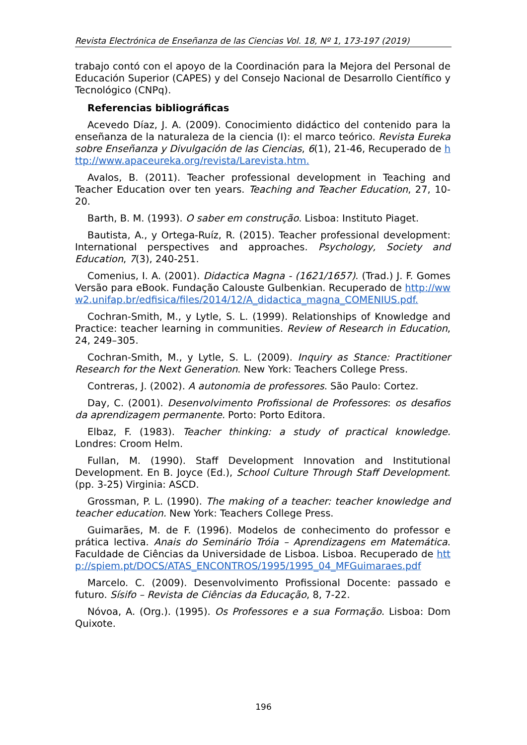Revista Electrónica de Enseñanza de las Ciencias Vol. 18, Nº 1, 173-197 (2019)
trabajo contó con el apoyo de la Coordinación para la Mejora del Personal de Educación Superior (CAPES) y del Consejo Nacional de Desarrollo Científico y Tecnológico (CNPq).
Referencias bibliográficas
Acevedo Díaz, J. A. (2009). Conocimiento didáctico del contenido para la enseñanza de la naturaleza de la ciencia (I): el marco teórico. Revista Eureka sobre Enseñanza y Divulgación de las Ciencias, 6(1), 21-46, Recuperado de http://www.apaceureka.org/revista/Larevista.htm.
Avalos, B. (2011). Teacher professional development in Teaching and Teacher Education over ten years. Teaching and Teacher Education, 27, 10-20.
Barth, B. M. (1993). O saber em construção. Lisboa: Instituto Piaget.
Bautista, A., y Ortega-Ruíz, R. (2015). Teacher professional development: International perspectives and approaches. Psychology, Society and Education, 7(3), 240-251.
Comenius, I. A. (2001). Didactica Magna - (1621/1657). (Trad.) J. F. Gomes Versão para eBook. Fundação Calouste Gulbenkian. Recuperado de http://www2.unifap.br/edfisica/files/2014/12/A_didactica_magna_COMENIUS.pdf.
Cochran-Smith, M., y Lytle, S. L. (1999). Relationships of Knowledge and Practice: teacher learning in communities. Review of Research in Education, 24, 249–305.
Cochran-Smith, M., y Lytle, S. L. (2009). Inquiry as Stance: Practitioner Research for the Next Generation. New York: Teachers College Press.
Contreras, J. (2002). A autonomia de professores. São Paulo: Cortez.
Day, C. (2001). Desenvolvimento Profissional de Professores: os desafios da aprendizagem permanente. Porto: Porto Editora.
Elbaz, F. (1983). Teacher thinking: a study of practical knowledge. Londres: Croom Helm.
Fullan, M. (1990). Staff Development Innovation and Institutional Development. En B. Joyce (Ed.), School Culture Through Staff Development. (pp. 3-25) Virginia: ASCD.
Grossman, P. L. (1990). The making of a teacher: teacher knowledge and teacher education. New York: Teachers College Press.
Guimarães, M. de F. (1996). Modelos de conhecimento do professor e prática lectiva. Anais do Seminário Tróia – Aprendizagens em Matemática. Faculdade de Ciências da Universidade de Lisboa. Lisboa. Recuperado de http://spiem.pt/DOCS/ATAS_ENCONTROS/1995/1995_04_MFGuimaraes.pdf
Marcelo. C. (2009). Desenvolvimento Profissional Docente: passado e futuro. Sísifo – Revista de Ciências da Educação, 8, 7-22.
Nóvoa, A. (Org.). (1995). Os Professores e a sua Formação. Lisboa: Dom Quixote.
196